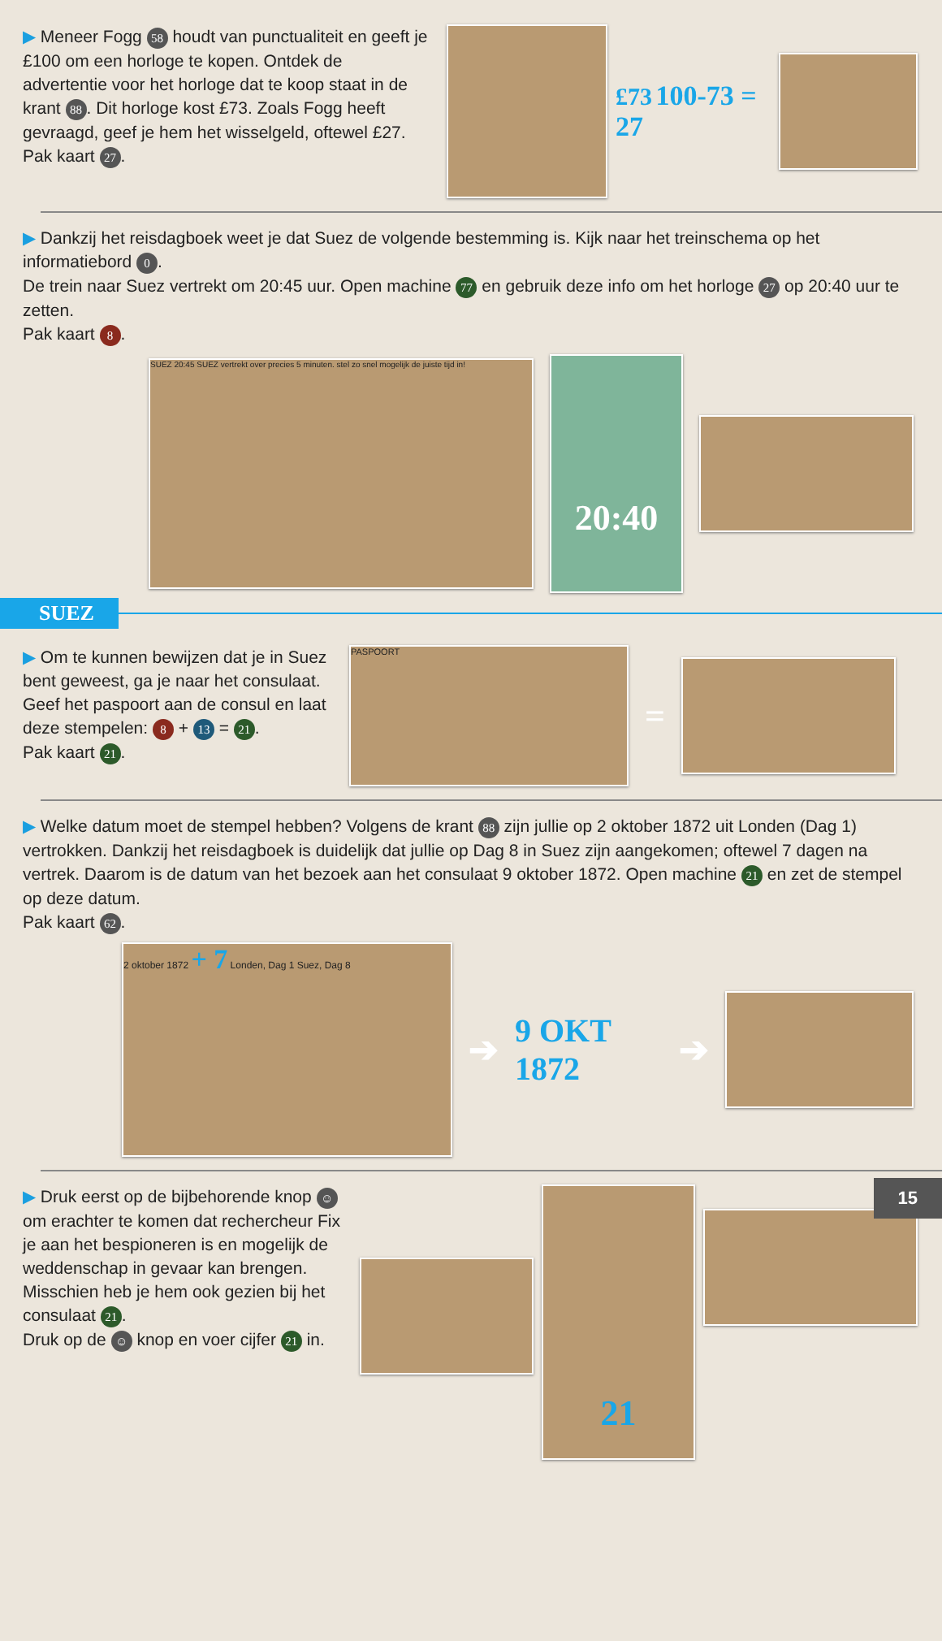▶ Meneer Fogg 58 houdt van punctualiteit en geeft je £100 om een horloge te kopen. Ontdek de advertentie voor het horloge dat te koop staat in de krant 88. Dit horloge kost £73. Zoals Fogg heeft gevraagd, geef je hem het wisselgeld, oftewel £27.
Pak kaart 27.
£73 100-73 = 27
▶ Dankzij het reisdagboek weet je dat Suez de volgende bestemming is. Kijk naar het treinschema op het informatiebord 0.
De trein naar Suez vertrekt om 20:45 uur. Open machine 77 en gebruik deze info om het horloge 27 op 20:40 uur te zetten.
Pak kaart 8.
SUEZ 20:45 SUEZ vertrekt over precies 5 minuten. stel zo snel mogelijk de juiste tijd in!
20:40
SUEZ
▶ Om te kunnen bewijzen dat je in Suez bent geweest, ga je naar het consulaat. Geef het paspoort aan de consul en laat deze stempelen: 8 + 13 = 21.
Pak kaart 21.
PASPOORT
=
▶ Welke datum moet de stempel hebben? Volgens de krant 88 zijn jullie op 2 oktober 1872 uit Londen (Dag 1) vertrokken. Dankzij het reisdagboek is duidelijk dat jullie op Dag 8 in Suez zijn aangekomen; oftewel 7 dagen na vertrek. Daarom is de datum van het bezoek aan het consulaat 9 oktober 1872. Open machine 21 en zet de stempel op deze datum.
Pak kaart 62.
2 oktober 1872 + 7 Londen, Dag 1 Suez, Dag 8
➔ 9 OKT 1872 ➔
▶ Druk eerst op de bijbehorende knop ☺ om erachter te komen dat rechercheur Fix je aan het bespioneren is en mogelijk de weddenschap in gevaar kan brengen. Misschien heb je hem ook gezien bij het consulaat 21.
Druk op de ☺ knop en voer cijfer 21 in.
21
15